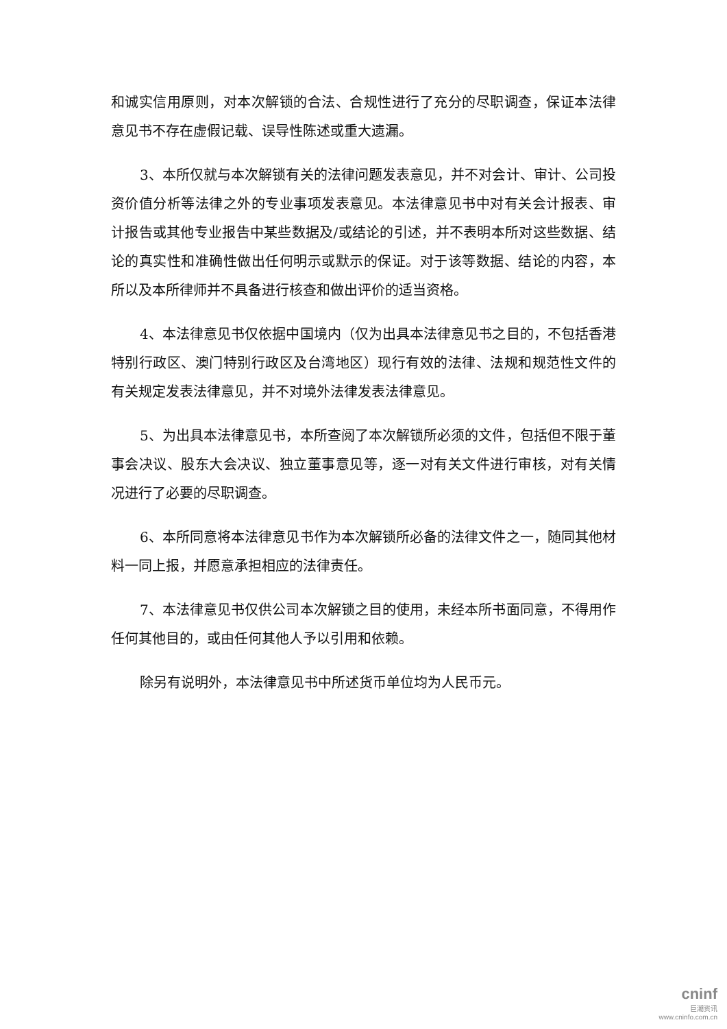和诚实信用原则，对本次解锁的合法、合规性进行了充分的尽职调查，保证本法律意见书不存在虚假记载、误导性陈述或重大遗漏。
3、本所仅就与本次解锁有关的法律问题发表意见，并不对会计、审计、公司投资价值分析等法律之外的专业事项发表意见。本法律意见书中对有关会计报表、审计报告或其他专业报告中某些数据及/或结论的引述，并不表明本所对这些数据、结论的真实性和准确性做出任何明示或默示的保证。对于该等数据、结论的内容，本所以及本所律师并不具备进行核查和做出评价的适当资格。
4、本法律意见书仅依据中国境内（仅为出具本法律意见书之目的，不包括香港特别行政区、澳门特别行政区及台湾地区）现行有效的法律、法规和规范性文件的有关规定发表法律意见，并不对境外法律发表法律意见。
5、为出具本法律意见书，本所查阅了本次解锁所必须的文件，包括但不限于董事会决议、股东大会决议、独立董事意见等，逐一对有关文件进行审核，对有关情况进行了必要的尽职调查。
6、本所同意将本法律意见书作为本次解锁所必备的法律文件之一，随同其他材料一同上报，并愿意承担相应的法律责任。
7、本法律意见书仅供公司本次解锁之目的使用，未经本所书面同意，不得用作任何其他目的，或由任何其他人予以引用和依赖。
除另有说明外，本法律意见书中所述货币单位均为人民币元。
cninf
巨潮资讯
www.cninfo.com.cn